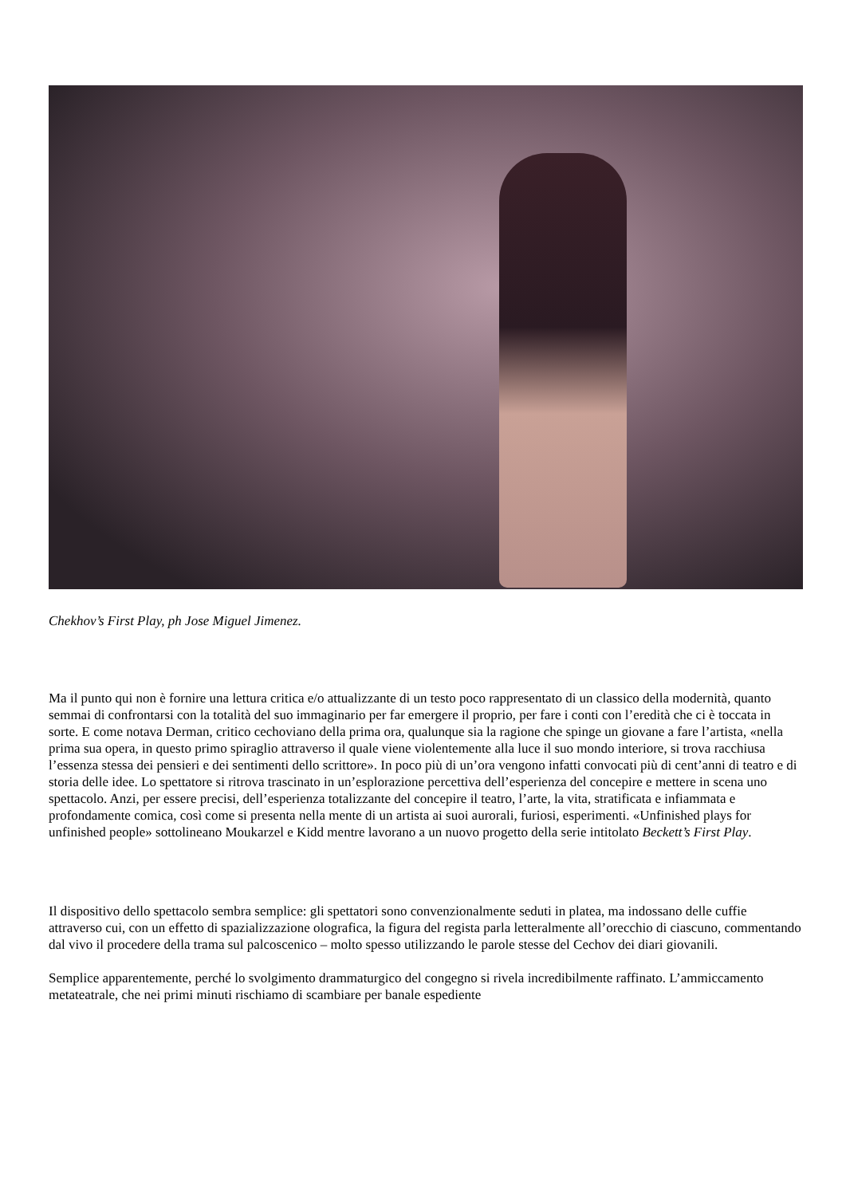Chekhov’s First Play, ph Jose Miguel Jimenez.
Ma il punto qui non è fornire una lettura critica e/o attualizzante di un testo poco rappresentato di un classico della modernità, quanto semmai di confrontarsi con la totalità del suo immaginario per far emergere il proprio, per fare i conti con l’eredità che ci è toccata in sorte. E come notava Derman, critico cechoviano della prima ora, qualunque sia la ragione che spinge un giovane a fare l’artista, «nella prima sua opera, in questo primo spiraglio attraverso il quale viene violentemente alla luce il suo mondo interiore, si trova racchiusa l’essenza stessa dei pensieri e dei sentimenti dello scrittore». In poco più di un’ora vengono infatti convocati più di cent’anni di teatro e di storia delle idee. Lo spettatore si ritrova trascinato in un’esplorazione percettiva dell’esperienza del concepire e mettere in scena uno spettacolo. Anzi, per essere precisi, dell’esperienza totalizzante del concepire il teatro, l’arte, la vita, stratificata e infiammata e profondamente comica, così come si presenta nella mente di un artista ai suoi aurorali, furiosi, esperimenti. «Unfinished plays for unfinished people» sottolineano Moukarzel e Kidd mentre lavorano a un nuovo progetto della serie intitolato Beckett’s First Play.
Il dispositivo dello spettacolo sembra semplice: gli spettatori sono convenzionalmente seduti in platea, ma indossano delle cuffie attraverso cui, con un effetto di spazializzazione olografica, la figura del regista parla letteralmente all’orecchio di ciascuno, commentando dal vivo il procedere della trama sul palcoscenico – molto spesso utilizzando le parole stesse del Cechov dei diari giovanili.
Semplice apparentemente, perché lo svolgimento drammaturgico del congegno si rivela incredibilmente raffinato. L’ammiccamento metateatrale, che nei primi minuti rischiamo di scambiare per banale espediente